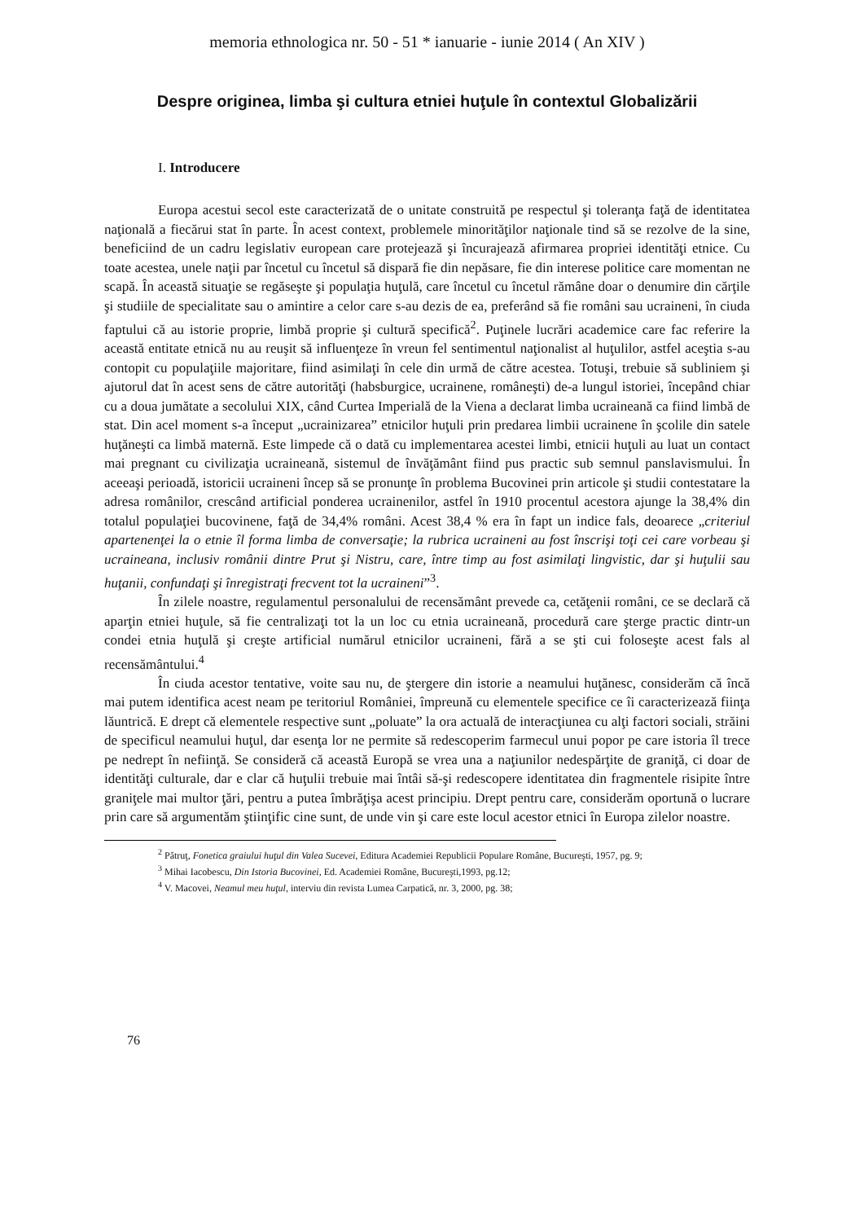memoria ethnologica nr. 50 - 51 * ianuarie - iunie 2014 ( An XIV )
Despre originea, limba şi cultura etniei huţule în contextul Globalizării
I. Introducere
Europa acestui secol este caracterizată de o unitate construită pe respectul şi toleranţa faţă de identitatea naţională a fiecărui stat în parte. În acest context, problemele minorităţilor naţionale tind să se rezolve de la sine, beneficiind de un cadru legislativ european care protejează şi încurajează afirmarea propriei identităţi etnice. Cu toate acestea, unele naţii par încetul cu încetul să dispară fie din nepăsare, fie din interese politice care momentan ne scapă. În această situaţie se regăseşte şi populaţia huţulă, care încetul cu încetul rămâne doar o denumire din cărţile şi studiile de specialitate sau o amintire a celor care s-au dezis de ea, preferând să fie români sau ucraineni, în ciuda faptului că au istorie proprie, limbă proprie şi cultură specifică<sup>2</sup>. Puţinele lucrări academice care fac referire la această entitate etnică nu au reuşit să influenţeze în vreun fel sentimentul naţionalist al huţulilor, astfel aceştia s-au contopit cu populaţiile majoritare, fiind asimilaţi în cele din urmă de către acestea. Totuşi, trebuie să subliniem şi ajutorul dat în acest sens de către autorităţi (habsburgice, ucrainene, româneşti) de-a lungul istoriei, începând chiar cu a doua jumătate a secolului XIX, când Curtea Imperială de la Viena a declarat limba ucraineană ca fiind limbă de stat. Din acel moment s-a început „ucrainizarea” etnicilor huţuli prin predarea limbii ucrainene în şcolile din satele huţăneşti ca limbă maternă. Este limpede că o dată cu implementarea acestei limbi, etnicii huţuli au luat un contact mai pregnant cu civilizaţia ucraineană, sistemul de învăţământ fiind pus practic sub semnul panslavismului. În aceeaşi perioadă, istoricii ucraineni încep să se pronunţe în problema Bucovinei prin articole şi studii contestatare la adresa românilor, crescând artificial ponderea ucrainenilor, astfel în 1910 procentul acestora ajunge la 38,4% din totalul populaţiei bucovinene, faţă de 34,4% români. Acest 38,4 % era în fapt un indice fals, deoarece „criteriul apartenenţei la o etnie îl forma limba de conversaţie; la rubrica ucraineni au fost înscrişi toţi cei care vorbeau şi ucraineana, inclusiv românii dintre Prut şi Nistru, care, între timp au fost asimilaţi lingvistic, dar şi huţulii sau huţanii, confundaţi şi înregistraţi frecvent tot la ucraineni”<sup>3</sup>.
În zilele noastre, regulamentul personalului de recensământ prevede ca, cetăţenii români, ce se declară că aparţin etniei huţule, să fie centralizaţi tot la un loc cu etnia ucraineană, procedură care şterge practic dintr-un condei etnia huţulă şi creşte artificial numărul etnicilor ucraineni, fără a se şti cui foloseşte acest fals al recensământului.<sup>4</sup>
În ciuda acestor tentative, voite sau nu, de ştergere din istorie a neamului huţănesc, considerăm că încă mai putem identifica acest neam pe teritoriul României, împreună cu elementele specifice ce îi caracterizează fiinţa lăuntrică. E drept că elementele respective sunt „poluate” la ora actuală de interacţiunea cu alţi factori sociali, străini de specificul neamului huţul, dar esenţa lor ne permite să redescoperim farmecul unui popor pe care istoria îl trece pe nedrept în nefiinţă. Se consideră că această Europă se vrea una a naţiunilor nedespărţite de graniţă, ci doar de identităţi culturale, dar e clar că huţulii trebuie mai întâi să-şi redescopere identitatea din fragmentele risipite între graniţele mai multor ţări, pentru a putea îmbrăţişa acest principiu. Drept pentru care, considerăm oportună o lucrare prin care să argumentăm ştiinţific cine sunt, de unde vin şi care este locul acestor etnici în Europa zilelor noastre.
<sup>2</sup> Pătruţ, Fonetica graiului huţul din Valea Sucevei, Editura Academiei Republicii Populare Române, Bucureşti, 1957, pg. 9;
<sup>3</sup> Mihai Iacobescu, Din Istoria Bucovinei, Ed. Academiei Române, Bucureşti,1993, pg.12;
<sup>4</sup> V. Macovei, Neamul meu huţul, interviu din revista Lumea Carpatică, nr. 3, 2000, pg. 38;
76